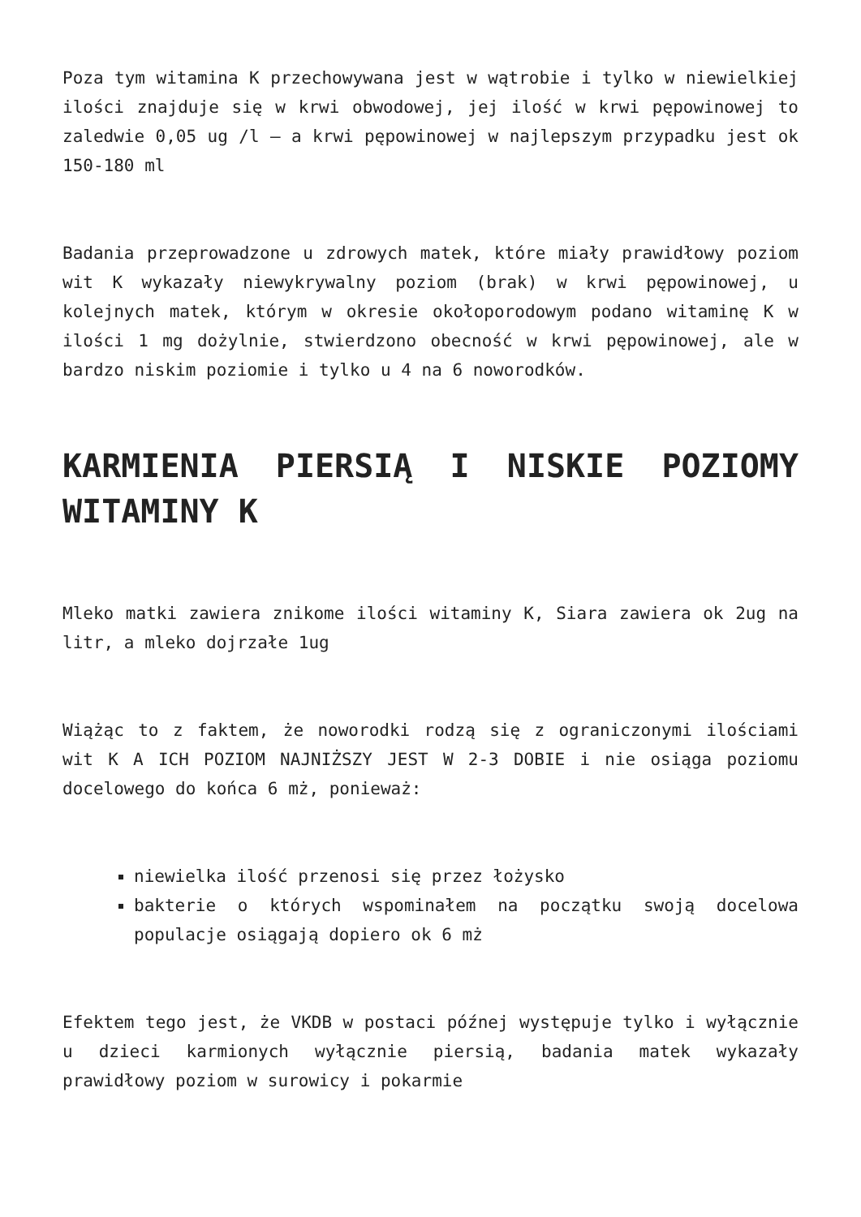Poza tym witamina K przechowywana jest w wątrobie i tylko w niewielkiej ilości znajduje się w krwi obwodowej, jej ilość w krwi pępowinowej to zaledwie 0,05 ug /l – a krwi pępowinowej w najlepszym przypadku jest ok 150-180 ml
Badania przeprowadzone u zdrowych matek, które miały prawidłowy poziom wit K wykazały niewykrywalny poziom (brak) w krwi pępowinowej, u kolejnych matek, którym w okresie okołoporodowym podano witaminę K w ilości 1 mg dożylnie, stwierdzono obecność w krwi pępowinowej, ale w bardzo niskim poziomie i tylko u 4 na 6 noworodków.
KARMIENIA PIERSIĄ I NISKIE POZIOMY WITAMINY K
Mleko matki zawiera znikome ilości witaminy K, Siara zawiera ok 2ug na litr, a mleko dojrzałe 1ug
Wiążąc to z faktem, że noworodki rodzą się z ograniczonymi ilościami wit K A ICH POZIOM NAJNIŻSZY JEST W 2-3 DOBIE i nie osiąga poziomu docelowego do końca 6 mż, ponieważ:
niewielka ilość przenosi się przez łożysko
bakterie o których wspominałem na początku swoją docelowa populacje osiągają dopiero ok 6 mż
Efektem tego jest, że VKDB w postaci późnej występuje tylko i wyłącznie u dzieci karmionych wyłącznie piersią, badania matek wykazały prawidłowy poziom w surowicy i pokarmie